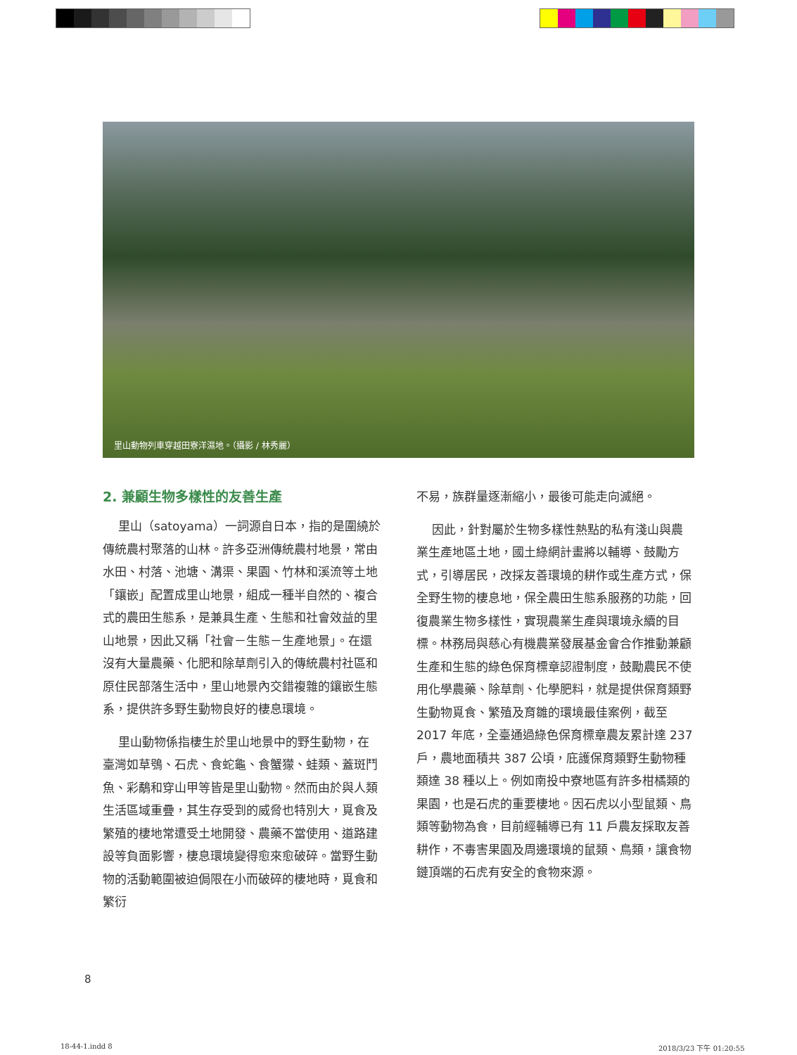里山動物列車穿越田寮洋濕地。（攝影 / 林秀麗）
2. 兼顧生物多樣性的友善生產
里山（satoyama）一詞源自日本，指的是圍繞於傳統農村聚落的山林。許多亞洲傳統農村地景，常由水田、村落、池塘、溝渠、果園、竹林和溪流等土地「鑲嵌」配置成里山地景，組成一種半自然的、複合式的農田生態系，是兼具生產、生態和社會效益的里山地景，因此又稱「社會－生態－生產地景」。在還沒有大量農藥、化肥和除草劑引入的傳統農村社區和原住民部落生活中，里山地景內交錯複雜的鑲嵌生態系，提供許多野生動物良好的棲息環境。
里山動物係指棲生於里山地景中的野生動物，在臺灣如草鴞、石虎、食蛇龜、食蟹獴、蛙類、蓋斑鬥魚、彩鷸和穿山甲等皆是里山動物。然而由於與人類生活區域重疊，其生存受到的威脅也特別大，覓食及繁殖的棲地常遭受土地開發、農藥不當使用、道路建設等負面影響，棲息環境變得愈來愈破碎。當野生動物的活動範圍被迫侷限在小而破碎的棲地時，覓食和繁衍
不易，族群量逐漸縮小，最後可能走向滅絕。
因此，針對屬於生物多樣性熱點的私有淺山與農業生產地區土地，國土綠網計畫將以輔導、鼓勵方式，引導居民，改採友善環境的耕作或生產方式，保全野生物的棲息地，保全農田生態系服務的功能，回復農業生物多樣性，實現農業生產與環境永續的目標。林務局與慈心有機農業發展基金會合作推動兼顧生產和生態的綠色保育標章認證制度，鼓勵農民不使用化學農藥、除草劑、化學肥料，就是提供保育類野生動物覓食、繁殖及育雛的環境最佳案例，截至 2017 年底，全臺通過綠色保育標章農友累計達 237 戶，農地面積共 387 公頃，庇護保育類野生動物種類達 38 種以上。例如南投中寮地區有許多柑橘類的果園，也是石虎的重要棲地。因石虎以小型鼠類、鳥類等動物為食，目前經輔導已有 11 戶農友採取友善耕作，不毒害果園及周邊環境的鼠類、鳥類，讓食物鏈頂端的石虎有安全的食物來源。
8
18-44-1.indd 8 2018/3/23 下午 01:20:55